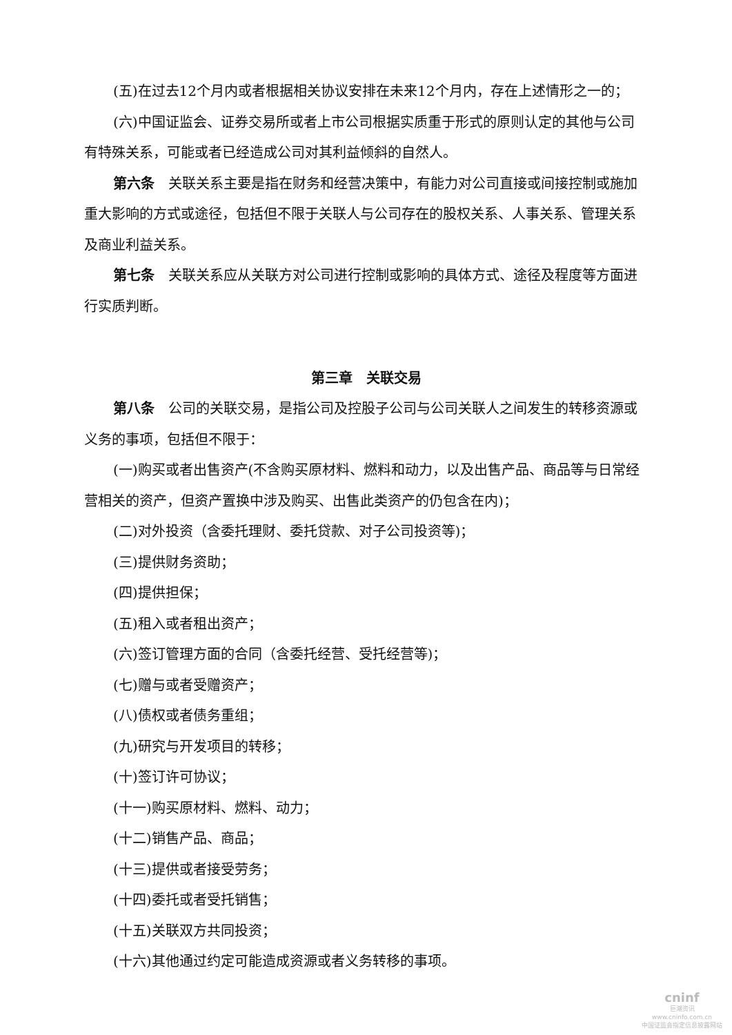(五)在过去12个月内或者根据相关协议安排在未来12个月内，存在上述情形之一的；
(六)中国证监会、证券交易所或者上市公司根据实质重于形式的原则认定的其他与公司有特殊关系，可能或者已经造成公司对其利益倾斜的自然人。
第六条　关联关系主要是指在财务和经营决策中，有能力对公司直接或间接控制或施加重大影响的方式或途径，包括但不限于关联人与公司存在的股权关系、人事关系、管理关系及商业利益关系。
第七条　关联关系应从关联方对公司进行控制或影响的具体方式、途径及程度等方面进行实质判断。
第三章　关联交易
第八条　公司的关联交易，是指公司及控股子公司与公司关联人之间发生的转移资源或义务的事项，包括但不限于：
(一)购买或者出售资产(不含购买原材料、燃料和动力，以及出售产品、商品等与日常经营相关的资产，但资产置换中涉及购买、出售此类资产的仍包含在内)；
(二)对外投资（含委托理财、委托贷款、对子公司投资等)；
(三)提供财务资助；
(四)提供担保；
(五)租入或者租出资产；
(六)签订管理方面的合同（含委托经营、受托经营等)；
(七)赠与或者受赠资产；
(八)债权或者债务重组；
(九)研究与开发项目的转移；
(十)签订许可协议；
(十一)购买原材料、燃料、动力；
(十二)销售产品、商品；
(十三)提供或者接受劳务；
(十四)委托或者受托销售；
(十五)关联双方共同投资；
(十六)其他通过约定可能造成资源或者义务转移的事项。
cninf
巨潮资讯
www.cninfo.com.cn
中国证监会指定信息披露网站